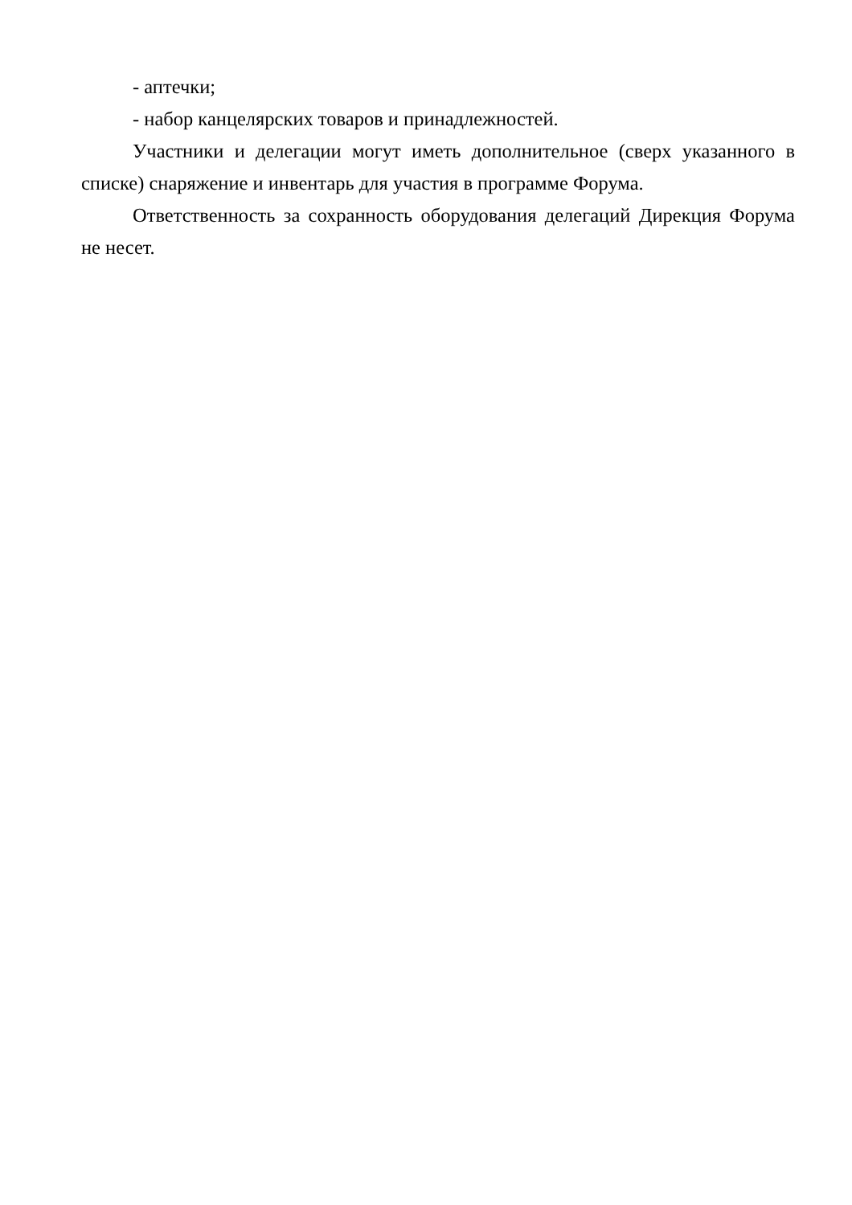- аптечки;
- набор канцелярских товаров и принадлежностей.
Участники и делегации могут иметь дополнительное (сверх указанного в списке) снаряжение и инвентарь для участия в программе Форума.
Ответственность за сохранность оборудования делегаций Дирекция Форума не несет.